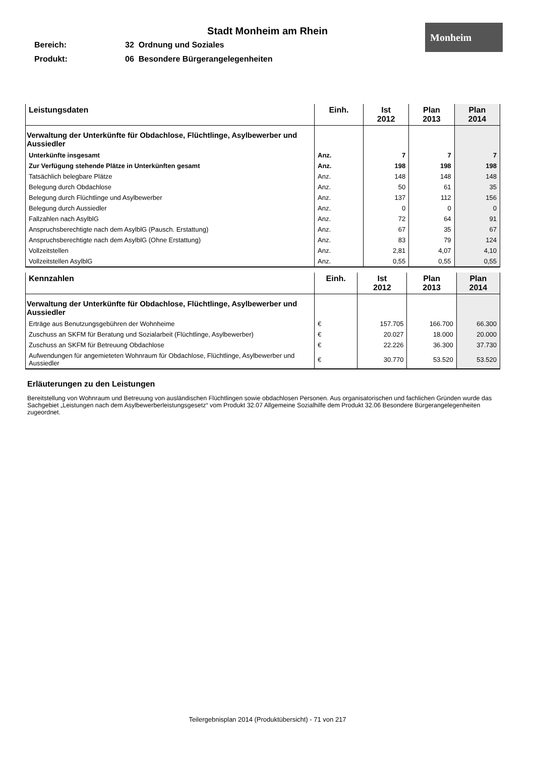Stadt Monheim am Rhein
Monheim
Bereich: 32 Ordnung und Soziales
Produkt: 06 Besondere Bürgerangelegenheiten
| Leistungsdaten | Einh. | Ist 2012 | Plan 2013 | Plan 2014 |
| --- | --- | --- | --- | --- |
| Verwaltung der Unterkünfte für Obdachlose, Flüchtlinge, Asylbewerber und Aussiedler | | | | |
| Unterkünfte insgesamt | Anz. | 7 | 7 | 7 |
| Zur Verfügung stehende Plätze in Unterkünften gesamt | Anz. | 198 | 198 | 198 |
| Tatsächlich belegbare Plätze | Anz. | 148 | 148 | 148 |
| Belegung durch Obdachlose | Anz. | 50 | 61 | 35 |
| Belegung durch Flüchtlinge und Asylbewerber | Anz. | 137 | 112 | 156 |
| Belegung durch Aussiedler | Anz. | 0 | 0 | 0 |
| Fallzahlen nach AsylblG | Anz. | 72 | 64 | 91 |
| Anspruchsberechtigte nach dem AsylblG (Pausch. Erstattung) | Anz. | 67 | 35 | 67 |
| Anspruchsberechtigte nach dem AsylblG (Ohne Erstattung) | Anz. | 83 | 79 | 124 |
| Vollzeitstellen | Anz. | 2,81 | 4,07 | 4,10 |
| Vollzeitstellen AsylblG | Anz. | 0,55 | 0,55 | 0,55 |
| Kennzahlen | Einh. | Ist 2012 | Plan 2013 | Plan 2014 |
| --- | --- | --- | --- | --- |
| Verwaltung der Unterkünfte für Obdachlose, Flüchtlinge, Asylbewerber und Aussiedler | | | | |
| Erträge aus Benutzungsgebühren der Wohnheime | € | 157.705 | 166.700 | 66.300 |
| Zuschuss an SKFM für Beratung und Sozialarbeit (Flüchtlinge, Asylbewerber) | € | 20.027 | 18.000 | 20.000 |
| Zuschuss an SKFM für Betreuung Obdachlose | € | 22.226 | 36.300 | 37.730 |
| Aufwendungen für angemieteten Wohnraum für Obdachlose, Flüchtlinge, Asylbewerber und Aussiedler | € | 30.770 | 53.520 | 53.520 |
Erläuterungen zu den Leistungen
Bereitstellung von Wohnraum und Betreuung von ausländischen Flüchtlingen sowie obdachlosen Personen. Aus organisatorischen und fachlichen Gründen wurde das Sachgebiet „Leistungen nach dem Asylbewerberleistungsgesetz“ vom Produkt 32.07 Allgemeine Sozialhilfe dem Produkt 32.06 Besondere Bürgerangelegenheiten zugeordnet.
Teilergebnisplan 2014 (Produktübersicht) - 71 von 217